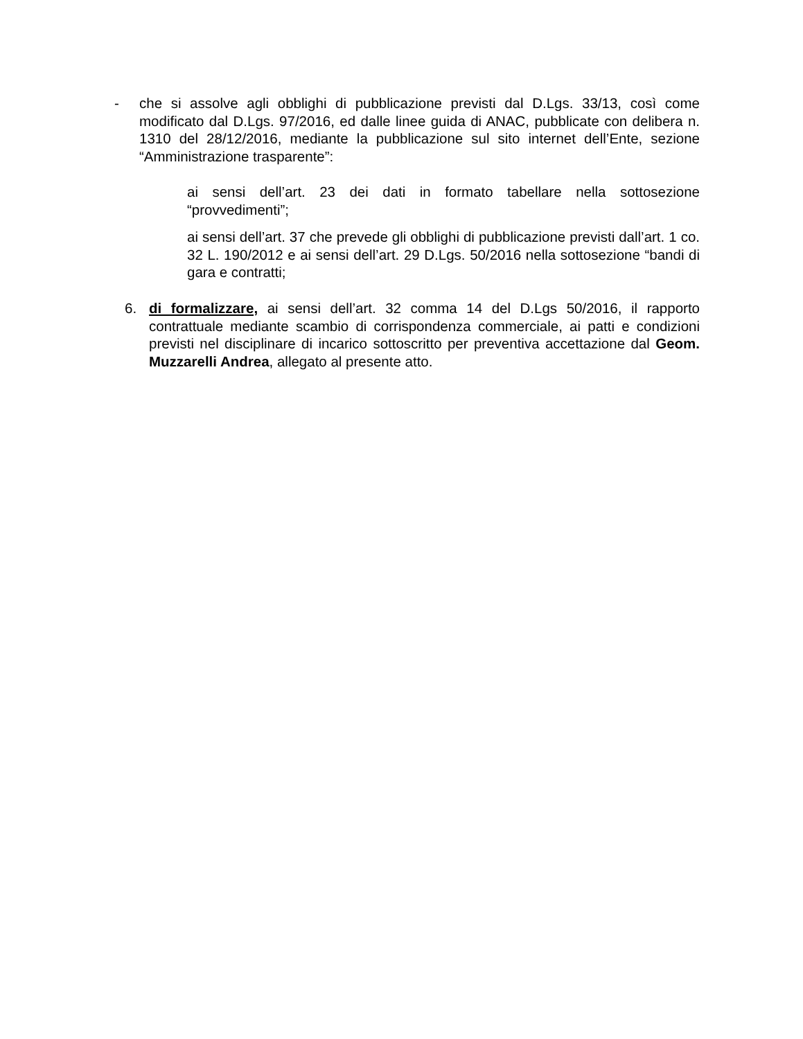- che si assolve agli obblighi di pubblicazione previsti dal D.Lgs. 33/13, così come modificato dal D.Lgs. 97/2016, ed dalle linee guida di ANAC, pubblicate con delibera n. 1310 del 28/12/2016, mediante la pubblicazione sul sito internet dell’Ente, sezione “Amministrazione trasparente”:
ai sensi dell’art. 23 dei dati in formato tabellare nella sottosezione “provvedimenti”;
ai sensi dell’art. 37 che prevede gli obblighi di pubblicazione previsti dall’art. 1 co. 32 L. 190/2012 e ai sensi dell’art. 29 D.Lgs. 50/2016 nella sottosezione “bandi di gara e contratti;
6. di formalizzare, ai sensi dell’art. 32 comma 14 del D.Lgs 50/2016, il rapporto contrattuale mediante scambio di corrispondenza commerciale, ai patti e condizioni previsti nel disciplinare di incarico sottoscritto per preventiva accettazione dal Geom. Muzzarelli Andrea, allegato al presente atto.